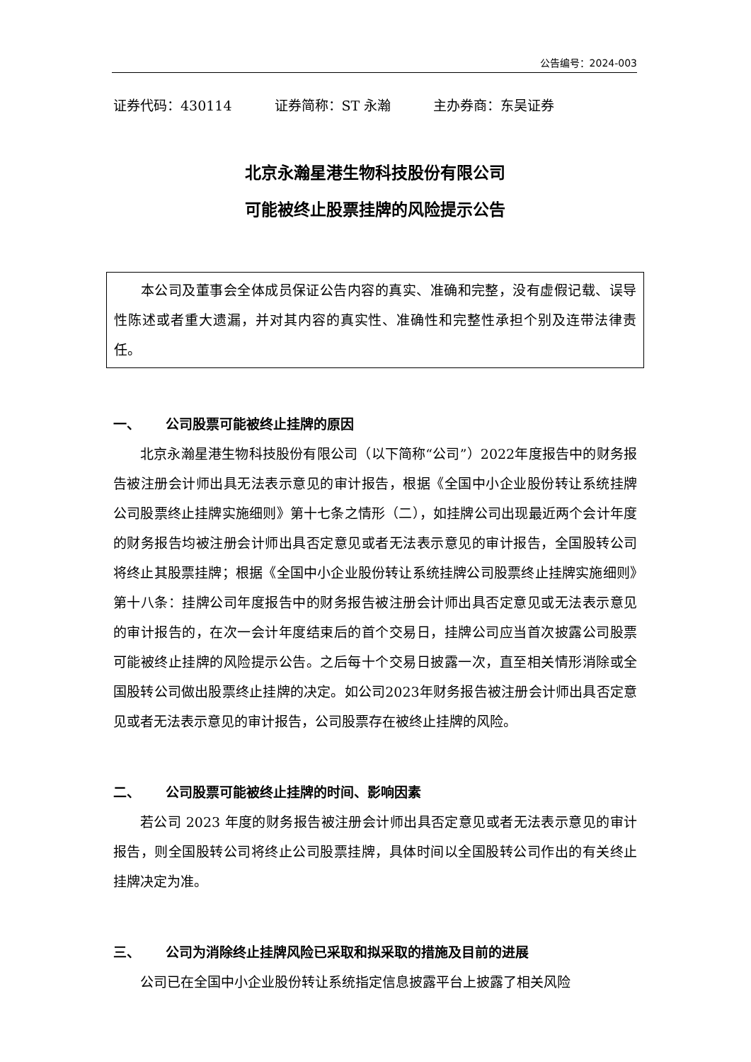公告编号：2024-003
证券代码：430114 证券简称：ST 永瀚 主办券商：东吴证券
北京永瀚星港生物科技股份有限公司
可能被终止股票挂牌的风险提示公告
本公司及董事会全体成员保证公告内容的真实、准确和完整，没有虚假记载、误导性陈述或者重大遗漏，并对其内容的真实性、准确性和完整性承担个别及连带法律责任。
一、 公司股票可能被终止挂牌的原因
北京永瀚星港生物科技股份有限公司（以下简称“公司”）2022年度报告中的财务报告被注册会计师出具无法表示意见的审计报告，根据《全国中小企业股份转让系统挂牌公司股票终止挂牌实施细则》第十七条之情形（二），如挂牌公司出现最近两个会计年度的财务报告均被注册会计师出具否定意见或者无法表示意见的审计报告，全国股转公司将终止其股票挂牌；根据《全国中小企业股份转让系统挂牌公司股票终止挂牌实施细则》第十八条：挂牌公司年度报告中的财务报告被注册会计师出具否定意见或无法表示意见的审计报告的，在次一会计年度结束后的首个交易日，挂牌公司应当首次披露公司股票可能被终止挂牌的风险提示公告。之后每十个交易日披露一次，直至相关情形消除或全国股转公司做出股票终止挂牌的决定。如公司2023年财务报告被注册会计师出具否定意见或者无法表示意见的审计报告，公司股票存在被终止挂牌的风险。
二、 公司股票可能被终止挂牌的时间、影响因素
若公司 2023 年度的财务报告被注册会计师出具否定意见或者无法表示意见的审计报告，则全国股转公司将终止公司股票挂牌，具体时间以全国股转公司作出的有关终止挂牌决定为准。
三、 公司为消除终止挂牌风险已采取和拟采取的措施及目前的进展
公司已在全国中小企业股份转让系统指定信息披露平台上披露了相关风险